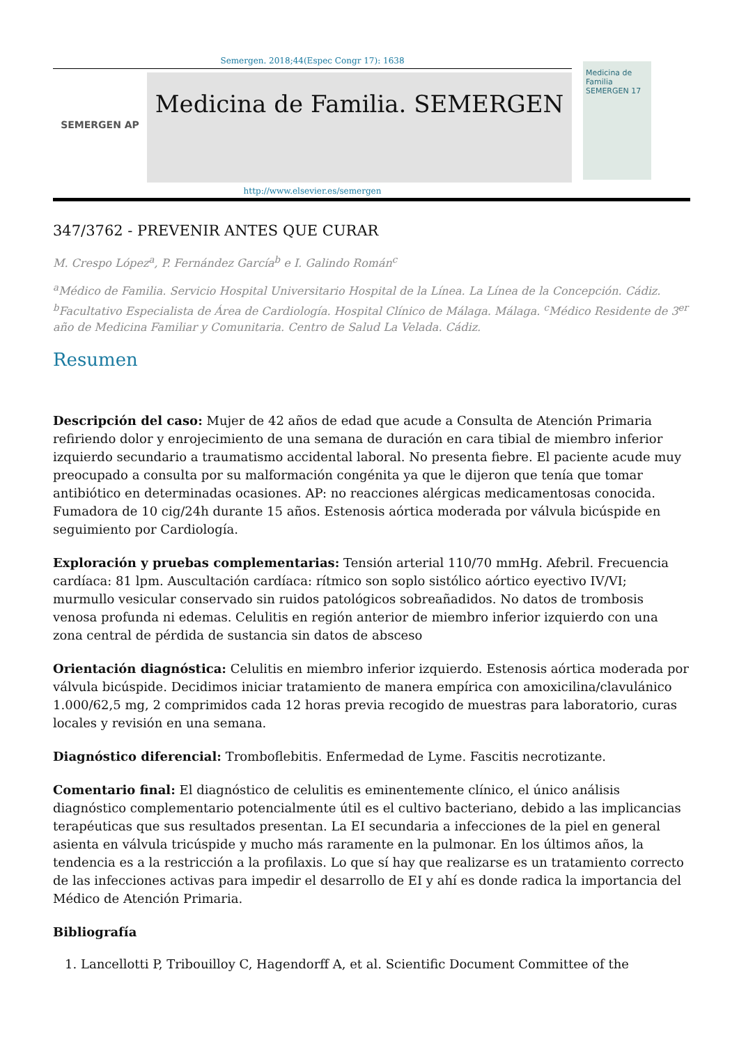Semergen. 2018;44(Espec Congr 17): 1638
SEMERGEN AP
Medicina de Familia. SEMERGEN
http://www.elsevier.es/semergen
Medicina de Familia SEMERGEN 17
347/3762 - PREVENIR ANTES QUE CURAR
M. Crespo López<sup>a</sup>, P. Fernández García<sup>b</sup> e I. Galindo Román<sup>c</sup>
<sup>a</sup> Médico de Familia. Servicio Hospital Universitario Hospital de la Línea. La Línea de la Concepción. Cádiz. <sup>b</sup>Facultativo Especialista de Área de Cardiología. Hospital Clínico de Málaga. Málaga. <sup>c</sup>Médico Residente de 3<sup>er</sup> año de Medicina Familiar y Comunitaria. Centro de Salud La Velada. Cádiz.
Resumen
Descripción del caso: Mujer de 42 años de edad que acude a Consulta de Atención Primaria refiriendo dolor y enrojecimiento de una semana de duración en cara tibial de miembro inferior izquierdo secundario a traumatismo accidental laboral. No presenta fiebre. El paciente acude muy preocupado a consulta por su malformación congénita ya que le dijeron que tenía que tomar antibiótico en determinadas ocasiones. AP: no reacciones alérgicas medicamentosas conocida. Fumadora de 10 cig/24h durante 15 años. Estenosis aórtica moderada por válvula bicúspide en seguimiento por Cardiología.
Exploración y pruebas complementarias: Tensión arterial 110/70 mmHg. Afebril. Frecuencia cardíaca: 81 lpm. Auscultación cardíaca: rítmico son soplo sistólico aórtico eyectivo IV/VI; murmullo vesicular conservado sin ruidos patológicos sobreañadidos. No datos de trombosis venosa profunda ni edemas. Celulitis en región anterior de miembro inferior izquierdo con una zona central de pérdida de sustancia sin datos de absceso
Orientación diagnóstica: Celulitis en miembro inferior izquierdo. Estenosis aórtica moderada por válvula bicúspide. Decidimos iniciar tratamiento de manera empírica con amoxicilina/clavulánico 1.000/62,5 mg, 2 comprimidos cada 12 horas previa recogido de muestras para laboratorio, curas locales y revisión en una semana.
Diagnóstico diferencial: Tromboflebitis. Enfermedad de Lyme. Fascitis necrotizante.
Comentario final: El diagnóstico de celulitis es eminentemente clínico, el único análisis diagnóstico complementario potencialmente útil es el cultivo bacteriano, debido a las implicancias terapéuticas que sus resultados presentan. La EI secundaria a infecciones de la piel en general asienta en válvula tricúspide y mucho más raramente en la pulmonar. En los últimos años, la tendencia es a la restricción a la profilaxis. Lo que sí hay que realizarse es un tratamiento correcto de las infecciones activas para impedir el desarrollo de EI y ahí es donde radica la importancia del Médico de Atención Primaria.
Bibliografía
1. Lancellotti P, Tribouilloy C, Hagendorff A, et al. Scientific Document Committee of the